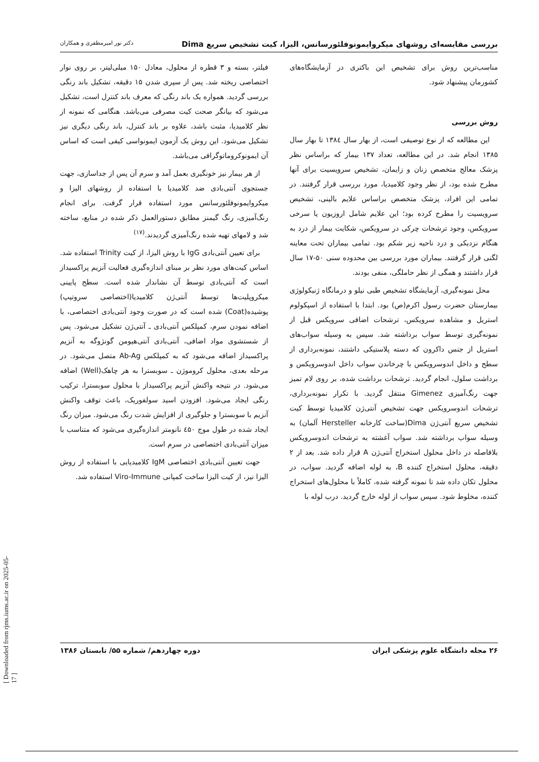بررسی مقایسه‌ای روشهای میکروایمونوفلئورسانس، الیزا، کیت تشخیص سریع Dima دکتر نور امیرمظفری و همکاران
مناسب‌ترین روش برای تشخیص این باکتری در آزمایشگاه‌های کشورمان پیشنهاد شود.
روش بررسی
این مطالعه که از نوع توصیفی است، از بهار سال ۱۳۸٤ تا بهار سال ۱۳۸۵ انجام شد. در این مطالعه، تعداد ۱۳۷ بیمار که براساس نظر پزشک معالج متخصص زنان و زایمان، تشخیص سرویسیت برای آنها مطرح شده بود، از نظر وجود کلامیدیا، مورد بررسی قرار گرفتند. در تمامی این افراد، پزشک متخصص براساس علایم بالینی، تشخیص سرویسیت را مطرح کرده بود؛ این علایم شامل اروزیون یا سرخی سرویکس، وجود ترشحات چرکی در سرویکس، شکایت بیمار از درد به هنگام نزدیکی و درد ناحیه زیر شکم بود. تمامی بیماران تحت معاینه لگنی قرار گرفتند. بیماران مورد بررسی بین محدوده سنی ۵۰-۱۷ سال قرار داشتند و همگی از نظر حاملگی، منفی بودند.
محل نمونه‌گیری، آزمایشگاه تشخیص طبی نیلو و درمانگاه ژنیکولوژی بیمارستان حضرت رسول اکرم(ص) بود. ابتدا با استفاده از اسپکولوم استریل و مشاهده سرویکس، ترشحات اضافی سرویکس قبل از نمونه‌گیری توسط سواب برداشته شد. سپس به وسیله سواب‌های استریل از جنس داکرون که دسته پلاستیکی داشتند، نمونه‌برداری از سطح و داخل اندوسرویکس با چرخاندن سواب داخل اندوسرویکس و برداشت سلول، انجام گردید. ترشحات برداشت شده، بر روی لام تمیز جهت رنگ‌آمیزی Gimenez منتقل گردید. با تکرار نمونه‌برداری، ترشحات اندوسرویکس جهت تشخیص آنتی‌ژن کلامیدیا توسط کیت تشخیص سریع آنتی‌ژن Dima(ساخت کارخانه Hersteller آلمان) به وسیله سواب برداشته شد. سواب آغشته به ترشحات اندوسرویکس بلافاصله در داخل محلول استخراج آنتی‌ژن A قرار داده شد. بعد از ۲ دقیقه، محلول استخراج کننده B، به لوله اضافه گردید. سواب، در محلول تکان داده شد تا نمونه گرفته شده، کاملاً با محلول‌های استخراج کننده، مخلوط شود. سپس سواب از لوله خارج گردید. درب لوله با
فیلتر، بسته و ۳ قطره از محلول، معادل ۱۵۰ میلی‌لیتر، بر روی نوار اختصاصی ریخته شد. پس از سپری شدن ۱۵ دقیقه، تشکیل باند رنگی بررسی گردید. همواره یک باند رنگی که معرف باند کنترل است، تشکیل می‌شود که بیانگر صحت کیت مصرفی می‌باشد. هنگامی که نمونه از نظر کلامیدیا، مثبت باشد، علاوه بر باند کنترل، باند رنگی دیگری نیز تشکیل می‌شود. این روش یک آزمون ایمونواسی کیفی است که اساس آن ایمونوکروماتوگرافی می‌باشد.
از هر بیمار نیز خونگیری بعمل آمد و سرم آن پس از جداسازی، جهت جستجوی آنتی‌بادی ضد کلامیدیا با استفاده از روشهای الیزا و میکروایمونوفلئورسانس مورد استفاده قرار گرفت. برای انجام رنگ‌آمیزی، رنگ گیمنز مطابق دستورالعمل ذکر شده در منابع، ساخته شد و لامهای تهیه شده رنگ‌آمیزی گردیدند.<sup>(۱۷)</sup>
برای تعیین آنتی‌بادی IgG با روش الیزا، از کیت Trinity استفاده شد. اساس کیت‌های مورد نظر بر مبنای اندازه‌گیری فعالیت آنزیم پراکسیداز است که آنتی‌بادی توسط آن نشاندار شده است. سطح پایینی میکروپلیت‌ها توسط آنتی‌ژن کلامیدیا(اختصاصی سروتیپ) پوشیده(Coat) شده است که در صورت وجود آنتی‌بادی اختصاصی، با اضافه نمودن سرم، کمپلکس آنتی‌بادی ـ آنتی‌ژن تشکیل می‌شود. پس از شستشوی مواد اضافی، آنتی‌بادی آنتی‌هیومن گونژوگه به آنزیم پراکسیداز اضافه می‌شود که به کمپلکس Ab-Ag متصل می‌شود. در مرحله بعدی، محلول کروموژن ـ سوبسترا به هر چاهک(Well) اضافه می‌شود. در نتیجه واکنش آنزیم پراکسیداز با محلول سوبسترا، ترکیب رنگی ایجاد می‌شود. افزودن اسید سولفوریک، باعث توقف واکنش آنزیم با سوبسترا و جلوگیری از افزایش شدت رنگ می‌شود. میزان رنگ ایجاد شده در طول موج ٤۵۰ نانومتر اندازه‌گیری می‌شود که متناسب با میزان آنتی‌بادی اختصاصی در سرم است.
جهت تعیین آنتی‌بادی اختصاصی IgM کلامیدیایی با استفاده از روش الیزا نیز، از کیت الیزا ساخت کمپانی Viro-Immune استفاده شد.
۲۶ مجله دانشگاه علوم پزشکی ایران دوره چهاردهم/ شماره ۵۵/ تابستان ۱۳۸۶
[ Downloaded from rjms.iums.ac.ir on 2025-05-17 ]